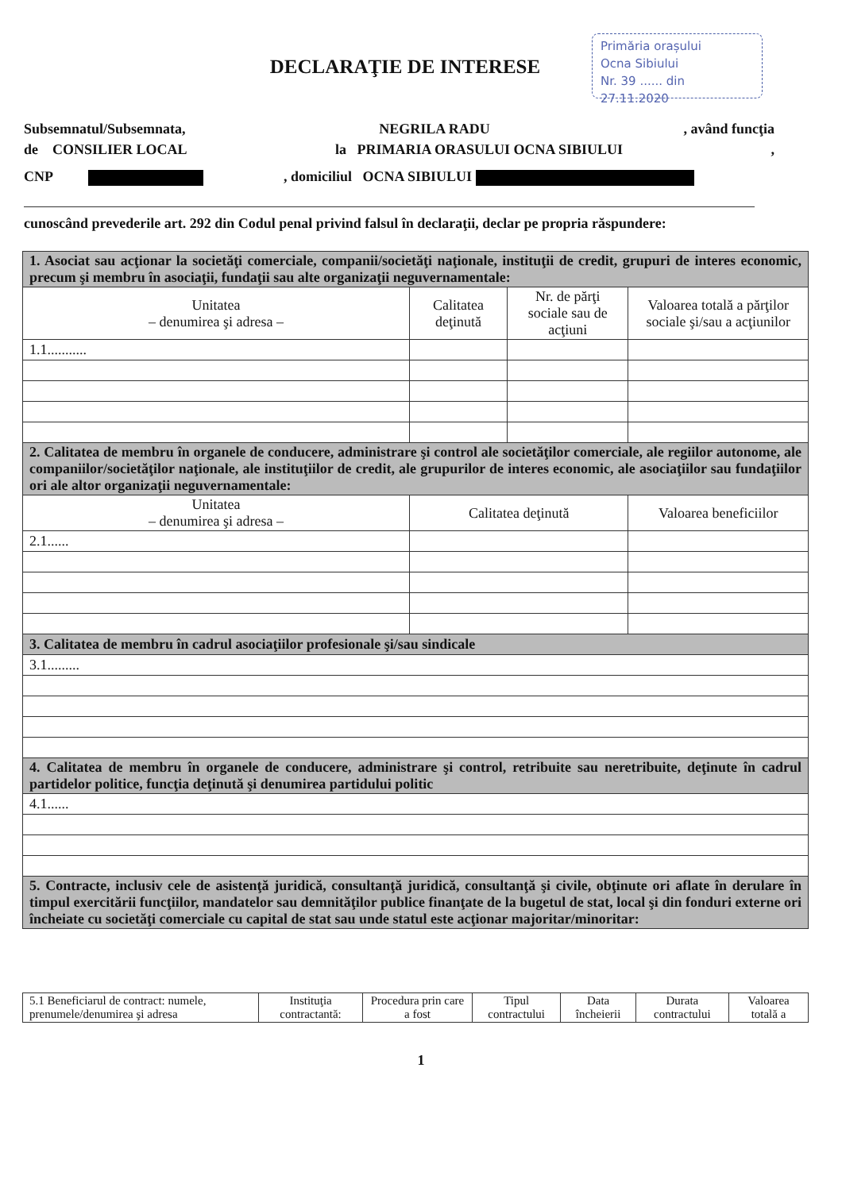DECLARAŢIE DE INTERESE
Primăria orașului
Ocna Sibiului
Nr. 39 ...... din 27.11.2020
Subsemnatul/Subsemnata, NEGRILA RADU, având funcţia
de CONSILIER LOCAL la PRIMARIA ORASULUI OCNA SIBIULUI,
CNP , domiciliul OCNA SIBIULUI
cunoscând prevederile art. 292 din Codul penal privind falsul în declaraţii, declar pe propria răspundere:
| 1. Asociat sau acţionar la societăţi comerciale, companii/societăţi naţionale, instituţii de credit, grupuri de interes economic, precum şi membru în asociaţii, fundaţii sau alte organizaţii neguvernamentale: | | | |
| Unitatea – denumirea şi adresa – | Calitatea deţinută | Nr. de părţi sociale sau de acţiuni | Valoarea totală a părţilor sociale şi/sau a acţiunilor |
| 1.1........... | | | |
| 2. Calitatea de membru în organele de conducere, administrare şi control ale societăţilor comerciale, ale regiilor autonome, ale companiilor/societăţilor naţionale, ale instituţiilor de credit, ale grupurilor de interes economic, ale asociaţiilor sau fundaţiilor ori ale altor organizaţii neguvernamentale: | | | |
| Unitatea – denumirea şi adresa – | Calitatea deţinută | | Valoarea beneficiilor |
| 2.1...... | | | |
| 3. Calitatea de membru în cadrul asociaţiilor profesionale şi/sau sindicale | | | |
| 3.1......... | | | |
| 4. Calitatea de membru în organele de conducere, administrare şi control, retribuite sau neretribuite, deţinute în cadrul partidelor politice, funcţia deţinută şi denumirea partidului politic | | | |
| 4.1...... | | | |
| 5. Contracte, inclusiv cele de asistenţă juridică, consultanţă juridică, consultanţă şi civile, obţinute ori aflate în derulare în timpul exercitării funcţiilor, mandatelor sau demnităţilor publice finanţate de la bugetul de stat, local şi din fonduri externe ori încheiate cu societăţi comerciale cu capital de stat sau unde statul este acţionar majoritar/minoritar: | | | |
| 5.1 Beneficiarul de contract: numele, prenumele/denumirea şi adresa | Instituţia contractantă: | Procedura prin care a fost | Tipul contractului | Data încheierii | Durata contractului | Valoarea totală a |
1